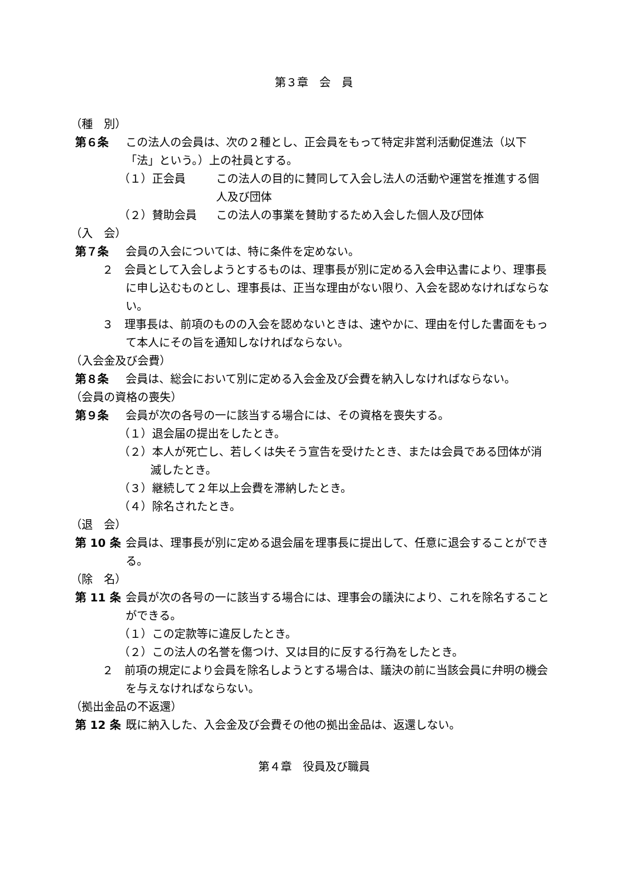第３章　会　員
（種　別）
第６条 この法人の会員は、次の２種とし、正会員をもって特定非営利活動促進法（以下「法」という。）上の社員とする。
（１）正会員 この法人の目的に賛同して入会し法人の活動や運営を推進する個人及び団体
（２）賛助会員 この法人の事業を賛助するため入会した個人及び団体
（入　会）
第７条 会員の入会については、特に条件を定めない。
２　会員として入会しようとするものは、理事長が別に定める入会申込書により、理事長に申し込むものとし、理事長は、正当な理由がない限り、入会を認めなければならない。
３　理事長は、前項のものの入会を認めないときは、速やかに、理由を付した書面をもって本人にその旨を通知しなければならない。
（入会金及び会費）
第８条 会員は、総会において別に定める入会金及び会費を納入しなければならない。
（会員の資格の喪失）
第９条 会員が次の各号の一に該当する場合には、その資格を喪失する。
（１）退会届の提出をしたとき。
（２）本人が死亡し、若しくは失そう宣告を受けたとき、または会員である団体が消滅したとき。
（３）継続して２年以上会費を滞納したとき。
（４）除名されたとき。
（退　会）
第 10 条 会員は、理事長が別に定める退会届を理事長に提出して、任意に退会することができる。
（除　名）
第 11 条 会員が次の各号の一に該当する場合には、理事会の議決により、これを除名することができる。
（１）この定款等に違反したとき。
（２）この法人の名誉を傷つけ、又は目的に反する行為をしたとき。
２　前項の規定により会員を除名しようとする場合は、議決の前に当該会員に弁明の機会を与えなければならない。
（拠出金品の不返還）
第 12 条 既に納入した、入会金及び会費その他の拠出金品は、返還しない。
第４章　役員及び職員